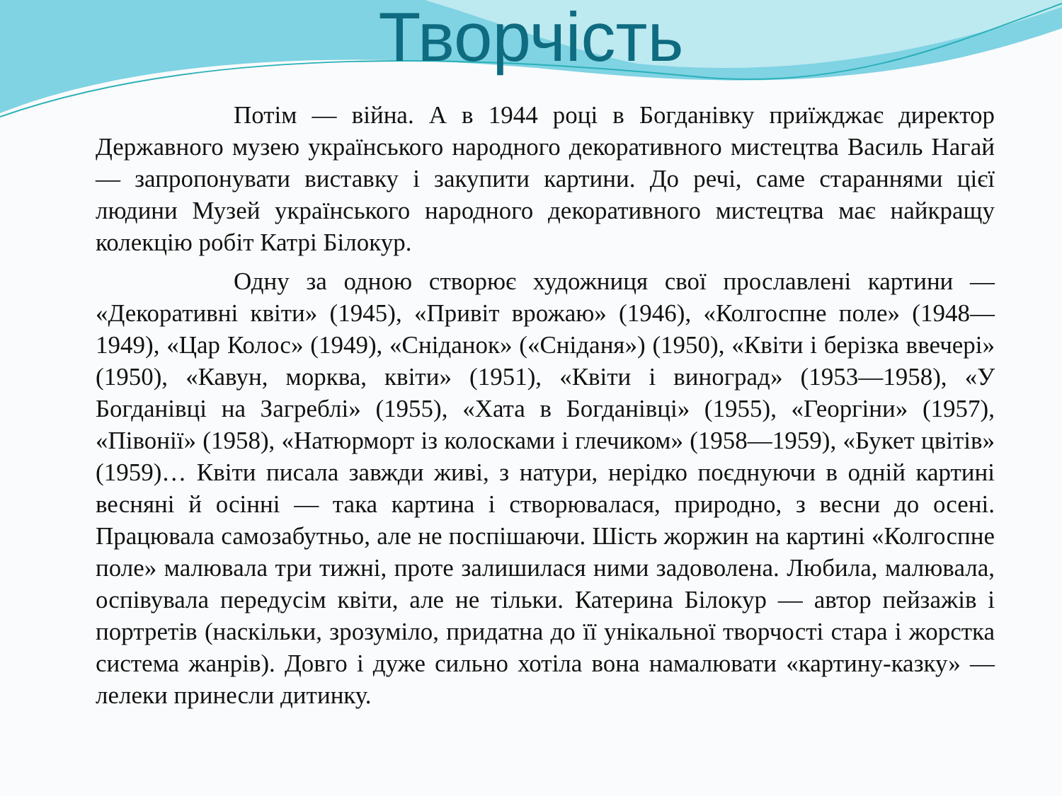Творчість
Потім — війна. А в 1944 році в Богданівку приїжджає директор Державного музею українського народного декоративного мистецтва Василь Нагай — запропонувати виставку і закупити картини. До речі, саме стараннями цієї людини Музей українського народного декоративного мистецтва має найкращу колекцію робіт Катрі Білокур.
Одну за одною створює художниця свої прославлені картини — «Декоративні квіти» (1945), «Привіт врожаю» (1946), «Колгоспне поле» (1948—1949), «Цар Колос» (1949), «Сніданок» («Сніданя») (1950), «Квіти і берізка ввечері» (1950), «Кавун, морква, квіти» (1951), «Квіти і виноград» (1953—1958), «У Богданівці на Загреблі» (1955), «Хата в Богданівці» (1955), «Георгіни» (1957), «Півонії» (1958), «Натюрморт із колосками і глечиком» (1958—1959), «Букет цвітів» (1959)… Квіти писала завжди живі, з натури, нерідко поєднуючи в одній картині весняні й осінні — така картина і створювалася, природно, з весни до осені. Працювала самозабутньо, але не поспішаючи. Шість жоржин на картині «Колгоспне поле» малювала три тижні, проте залишилася ними задоволена. Любила, малювала, оспівувала передусім квіти, але не тільки. Катерина Білокур — автор пейзажів і портретів (наскільки, зрозуміло, придатна до її унікальної творчості стара і жорстка система жанрів). Довго і дуже сильно хотіла вона намалювати «картину-казку» — лелеки принесли дитинку.